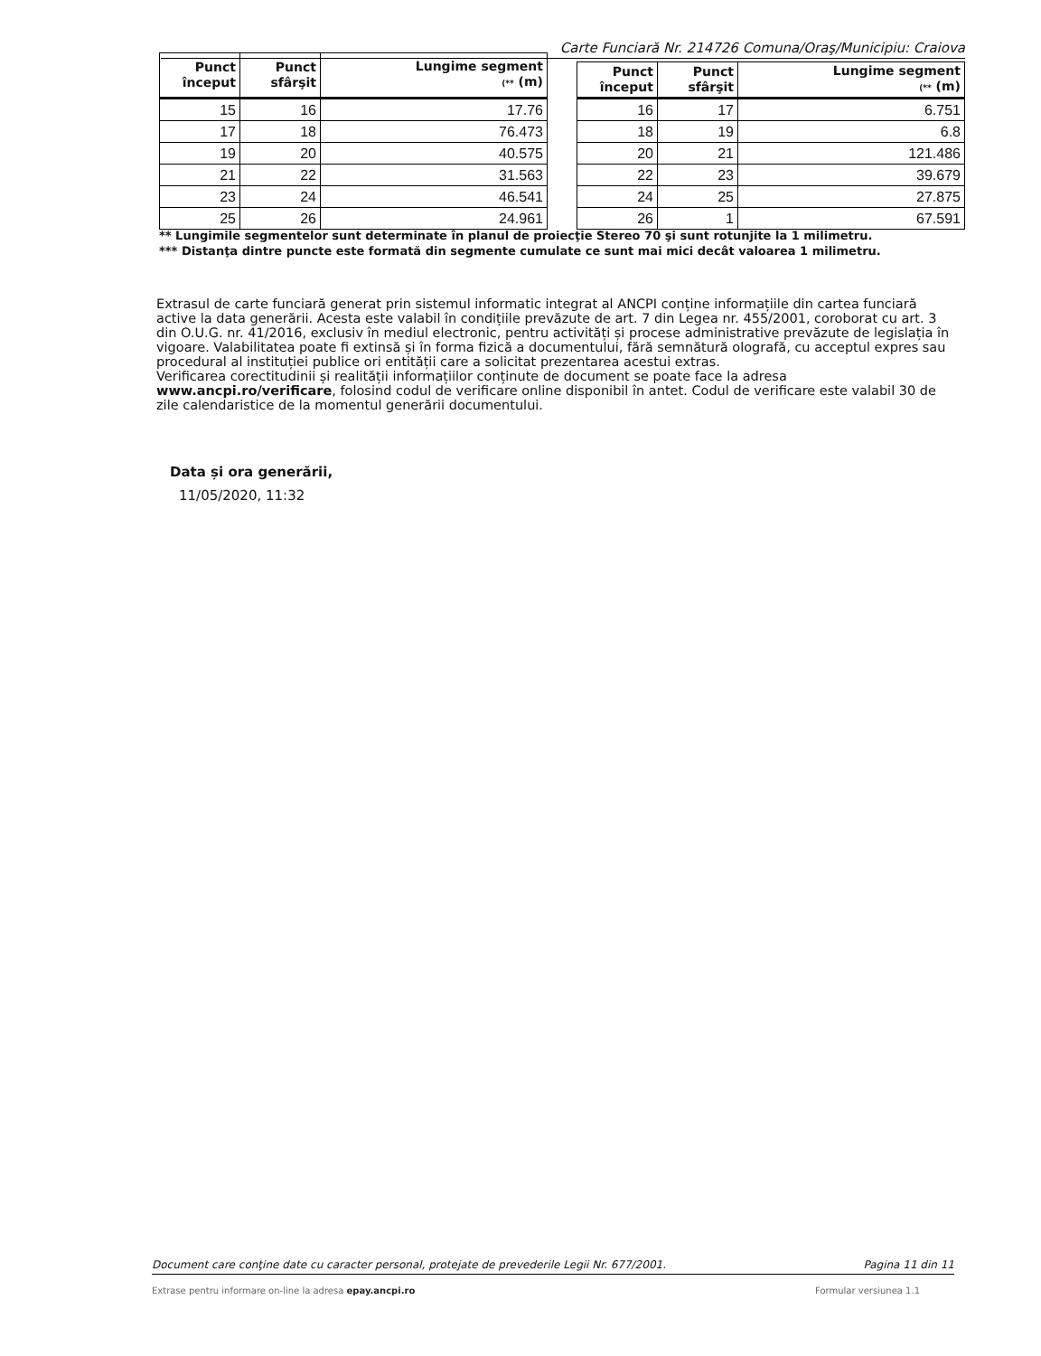Carte Funciară Nr. 214726 Comuna/Oraş/Municipiu: Craiova
| Punct început | Punct sfârşit | Lungime segment (** (m) |
| --- | --- | --- |
| 15 | 16 | 17.76 |
| 17 | 18 | 76.473 |
| 19 | 20 | 40.575 |
| 21 | 22 | 31.563 |
| 23 | 24 | 46.541 |
| 25 | 26 | 24.961 |
| Punct început | Punct sfârşit | Lungime segment (** (m) |
| --- | --- | --- |
| 16 | 17 | 6.751 |
| 18 | 19 | 6.8 |
| 20 | 21 | 121.486 |
| 22 | 23 | 39.679 |
| 24 | 25 | 27.875 |
| 26 | 1 | 67.591 |
** Lungimile segmentelor sunt determinate în planul de proiecţie Stereo 70 şi sunt rotunjite la 1 milimetru.
*** Distanţa dintre puncte este formată din segmente cumulate ce sunt mai mici decât valoarea 1 milimetru.
Extrasul de carte funciară generat prin sistemul informatic integrat al ANCPI conține informațiile din cartea funciară active la data generării. Acesta este valabil în condițiile prevăzute de art. 7 din Legea nr. 455/2001, coroborat cu art. 3 din O.U.G. nr. 41/2016, exclusiv în mediul electronic, pentru activități și procese administrative prevăzute de legislația în vigoare. Valabilitatea poate fi extinsă și în forma fizică a documentului, fără semnătură olografă, cu acceptul expres sau procedural al instituției publice ori entității care a solicitat prezentarea acestui extras.
Verificarea corectitudinii și realității informațiilor conținute de document se poate face la adresa www.ancpi.ro/verificare, folosind codul de verificare online disponibil în antet. Codul de verificare este valabil 30 de zile calendaristice de la momentul generării documentului.
Data și ora generării,
11/05/2020, 11:32
Document care conţine date cu caracter personal, protejate de prevederile Legii Nr. 677/2001. Pagina 11 din 11
Extrase pentru informare on-line la adresa epay.ancpi.ro Formular versiunea 1.1